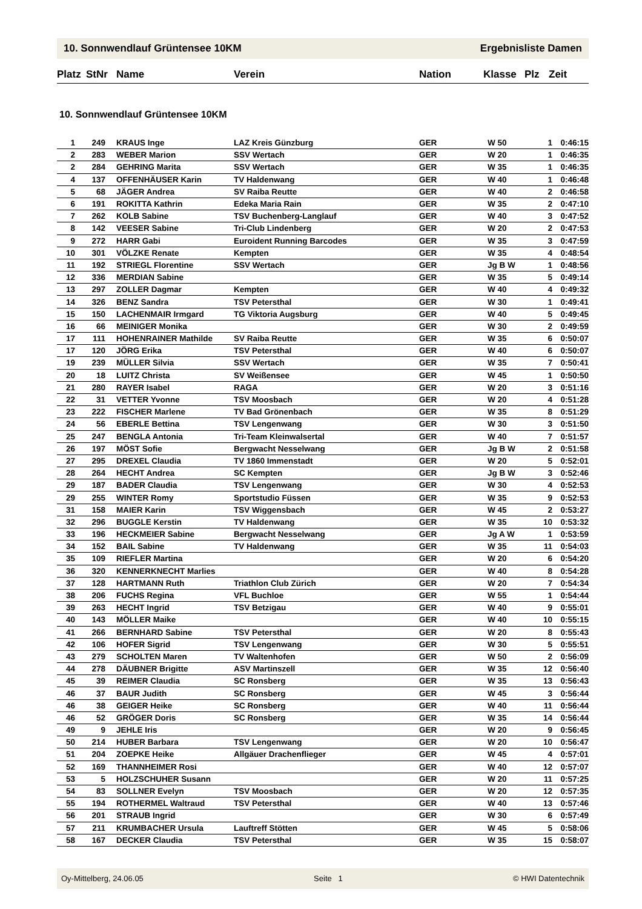10. Sonnwendlauf Grüntensee 10KM Ergebnisliste Damen
| Platz | StNr | Name | Verein | Nation | Klasse | Plz | Zeit |
| --- | --- | --- | --- | --- | --- | --- | --- |
10. Sonnwendlauf Grüntensee 10KM
| 1 | 249 | | KRAUS Inge | LAZ Kreis Günzburg | GER | W 50 | 1 | 0:46:15 |
| 2 | 283 | | WEBER Marion | SSV Wertach | GER | W 20 | 1 | 0:46:35 |
| 2 | 284 | | GEHRING Marita | SSV Wertach | GER | W 35 | 1 | 0:46:35 |
| 4 | 137 | | OFFENHÄUSER Karin | TV Haldenwang | GER | W 40 | 1 | 0:46:48 |
| 5 | 68 | | JÄGER Andrea | SV Raiba Reutte | GER | W 40 | 2 | 0:46:58 |
| 6 | 191 | | ROKITTA Kathrin | Edeka Maria Rain | GER | W 35 | 2 | 0:47:10 |
| 7 | 262 | | KOLB Sabine | TSV Buchenberg-Langlauf | GER | W 40 | 3 | 0:47:52 |
| 8 | 142 | | VEESER Sabine | Tri-Club Lindenberg | GER | W 20 | 2 | 0:47:53 |
| 9 | 272 | | HARR Gabi | Euroident Running Barcodes | GER | W 35 | 3 | 0:47:59 |
| 10 | 301 | | VÖLZKE Renate | Kempten | GER | W 35 | 4 | 0:48:54 |
| 11 | 192 | | STRIEGL Florentine | SSV Wertach | GER | Jg B W | 1 | 0:48:56 |
| 12 | 336 | | MERDIAN Sabine | | GER | W 35 | 5 | 0:49:14 |
| 13 | 297 | | ZOLLER Dagmar | Kempten | GER | W 40 | 4 | 0:49:32 |
| 14 | 326 | | BENZ Sandra | TSV Petersthal | GER | W 30 | 1 | 0:49:41 |
| 15 | 150 | | LACHENMAIR Irmgard | TG Viktoria Augsburg | GER | W 40 | 5 | 0:49:45 |
| 16 | 66 | | MEINIGER Monika | | GER | W 30 | 2 | 0:49:59 |
| 17 | 111 | | HOHENRAINER Mathilde | SV Raiba Reutte | GER | W 35 | 6 | 0:50:07 |
| 17 | 120 | | JÖRG Erika | TSV Petersthal | GER | W 40 | 6 | 0:50:07 |
| 19 | 239 | | MÜLLER Silvia | SSV Wertach | GER | W 35 | 7 | 0:50:41 |
| 20 | 18 | | LUITZ Christa | SV Weißensee | GER | W 45 | 1 | 0:50:50 |
| 21 | 280 | | RAYER Isabel | RAGA | GER | W 20 | 3 | 0:51:16 |
| 22 | 31 | | VETTER Yvonne | TSV Moosbach | GER | W 20 | 4 | 0:51:28 |
| 23 | 222 | | FISCHER Marlene | TV Bad Grönenbach | GER | W 35 | 8 | 0:51:29 |
| 24 | 56 | | EBERLE Bettina | TSV Lengenwang | GER | W 30 | 3 | 0:51:50 |
| 25 | 247 | | BENGLA Antonia | Tri-Team Kleinwalsertal | GER | W 40 | 7 | 0:51:57 |
| 26 | 197 | | MÖST Sofie | Bergwacht Nesselwang | GER | Jg B W | 2 | 0:51:58 |
| 27 | 295 | | DREXEL Claudia | TV 1860 Immenstadt | GER | W 20 | 5 | 0:52:01 |
| 28 | 264 | | HECHT Andrea | SC Kempten | GER | Jg B W | 3 | 0:52:46 |
| 29 | 187 | | BADER Claudia | TSV Lengenwang | GER | W 30 | 4 | 0:52:53 |
| 29 | 255 | | WINTER Romy | Sportstudio Füssen | GER | W 35 | 9 | 0:52:53 |
| 31 | 158 | | MAIER Karin | TSV Wiggensbach | GER | W 45 | 2 | 0:53:27 |
| 32 | 296 | | BUGGLE Kerstin | TV Haldenwang | GER | W 35 | 10 | 0:53:32 |
| 33 | 196 | | HECKMEIER Sabine | Bergwacht Nesselwang | GER | Jg A W | 1 | 0:53:59 |
| 34 | 152 | | BAIL Sabine | TV Haldenwang | GER | W 35 | 11 | 0:54:03 |
| 35 | 109 | | RIEFLER Martina | | GER | W 20 | 6 | 0:54:20 |
| 36 | 320 | | KENNERKNECHT Marlies | | GER | W 40 | 8 | 0:54:28 |
| 37 | 128 | | HARTMANN Ruth | Triathlon Club Zürich | GER | W 20 | 7 | 0:54:34 |
| 38 | 206 | | FUCHS Regina | VFL Buchloe | GER | W 55 | 1 | 0:54:44 |
| 39 | 263 | | HECHT Ingrid | TSV Betzigau | GER | W 40 | 9 | 0:55:01 |
| 40 | 143 | | MÖLLER Maike | | GER | W 40 | 10 | 0:55:15 |
| 41 | 266 | | BERNHARD Sabine | TSV Petersthal | GER | W 20 | 8 | 0:55:43 |
| 42 | 106 | | HOFER Sigrid | TSV Lengenwang | GER | W 30 | 5 | 0:55:51 |
| 43 | 279 | | SCHOLTEN Maren | TV Waltenhofen | GER | W 50 | 2 | 0:56:09 |
| 44 | 278 | | DÄUBNER Brigitte | ASV Martinszell | GER | W 35 | 12 | 0:56:40 |
| 45 | 39 | | REIMER Claudia | SC Ronsberg | GER | W 35 | 13 | 0:56:43 |
| 46 | 37 | | BAUR Judith | SC Ronsberg | GER | W 45 | 3 | 0:56:44 |
| 46 | 38 | | GEIGER Heike | SC Ronsberg | GER | W 40 | 11 | 0:56:44 |
| 46 | 52 | | GRÖGER Doris | SC Ronsberg | GER | W 35 | 14 | 0:56:44 |
| 49 | 9 | | JEHLE Iris | | GER | W 20 | 9 | 0:56:45 |
| 50 | 214 | | HUBER Barbara | TSV Lengenwang | GER | W 20 | 10 | 0:56:47 |
| 51 | 204 | | ZOEPKE Heike | Allgäuer Drachenflieger | GER | W 45 | 4 | 0:57:01 |
| 52 | 169 | | THANNHEIMER Rosi | | GER | W 40 | 12 | 0:57:07 |
| 53 | 5 | | HOLZSCHUHER Susann | | GER | W 20 | 11 | 0:57:25 |
| 54 | 83 | | SOLLNER Evelyn | TSV Moosbach | GER | W 20 | 12 | 0:57:35 |
| 55 | 194 | | ROTHERMEL Waltraud | TSV Petersthal | GER | W 40 | 13 | 0:57:46 |
| 56 | 201 | | STRAUB Ingrid | | GER | W 30 | 6 | 0:57:49 |
| 57 | 211 | | KRUMBACHER Ursula | Lauftreff Stötten | GER | W 45 | 5 | 0:58:06 |
| 58 | 167 | | DECKER Claudia | TSV Petersthal | GER | W 35 | 15 | 0:58:07 |
Oy-Mittelberg, 24.06.05 Seite 1 © HWI Datentechnik